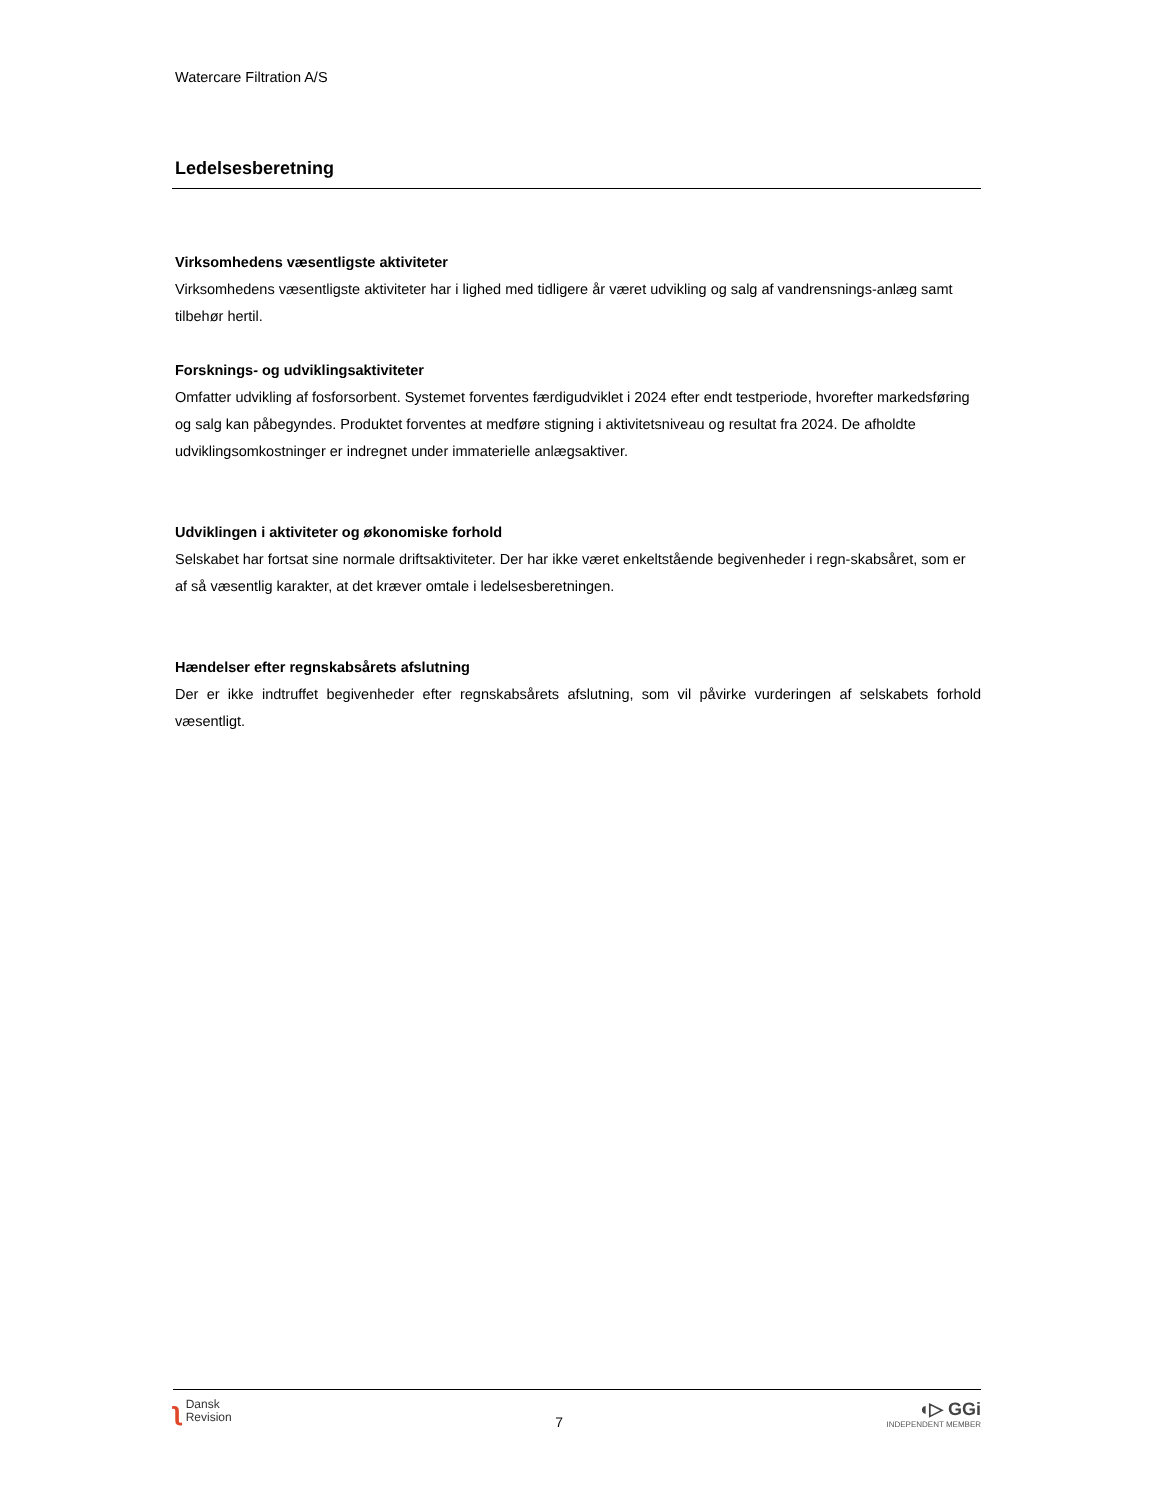Watercare Filtration A/S
Ledelsesberetning
Virksomhedens væsentligste aktiviteter
Virksomhedens væsentligste aktiviteter har i lighed med tidligere år været udvikling og salg af vandrensnings-anlæg samt tilbehør hertil.
Forsknings- og udviklingsaktiviteter
Omfatter udvikling af fosforsorbent. Systemet forventes færdigudviklet i 2024 efter endt testperiode, hvorefter markedsføring og salg kan påbegyndes. Produktet forventes at medføre stigning i aktivitetsniveau og resultat fra 2024. De afholdte udviklingsomkostninger er indregnet under immaterielle anlægsaktiver.
Udviklingen i aktiviteter og økonomiske forhold
Selskabet har fortsat sine normale driftsaktiviteter. Der har ikke været enkeltstående begivenheder i regn-skabsåret, som er af så væsentlig karakter, at det kræver omtale i ledelsesberetningen.
Hændelser efter regnskabsårets afslutning
Der er ikke indtruffet begivenheder efter regnskabsårets afslutning, som vil påvirke vurderingen af selskabets forhold væsentligt.
ʅ Dansk
Revision
7
◖▷ GGi
INDEPENDENT MEMBER